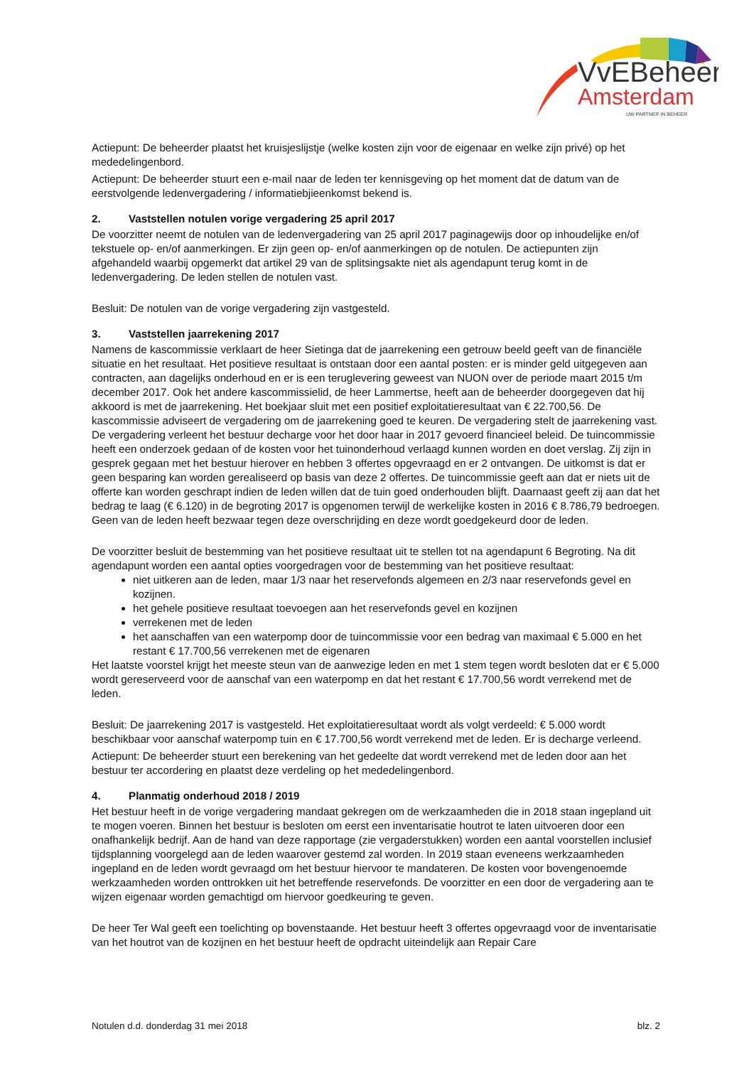VvEBeheer
Amsterdam
UW PARTNER IN BEHEER
Actiepunt: De beheerder plaatst het kruisjeslijstje (welke kosten zijn voor de eigenaar en welke zijn privé) op het mededelingenbord.
Actiepunt: De beheerder stuurt een e-mail naar de leden ter kennisgeving op het moment dat de datum van de eerstvolgende ledenvergadering / informatiebjieenkomst bekend is.
2. Vaststellen notulen vorige vergadering 25 april 2017
De voorzitter neemt de notulen van de ledenvergadering van 25 april 2017 paginagewijs door op inhoudelijke en/of tekstuele op- en/of aanmerkingen. Er zijn geen op- en/of aanmerkingen op de notulen. De actiepunten zijn afgehandeld waarbij opgemerkt dat artikel 29 van de splitsingsakte niet als agendapunt terug komt in de ledenvergadering. De leden stellen de notulen vast.
Besluit: De notulen van de vorige vergadering zijn vastgesteld.
3. Vaststellen jaarrekening 2017
Namens de kascommissie verklaart de heer Sietinga dat de jaarrekening een getrouw beeld geeft van de financiële situatie en het resultaat. Het positieve resultaat is ontstaan door een aantal posten: er is minder geld uitgegeven aan contracten, aan dagelijks onderhoud en er is een teruglevering geweest van NUON over de periode maart 2015 t/m december 2017. Ook het andere kascommissielid, de heer Lammertse, heeft aan de beheerder doorgegeven dat hij akkoord is met de jaarrekening. Het boekjaar sluit met een positief exploitatieresultaat van € 22.700,56. De kascommissie adviseert de vergadering om de jaarrekening goed te keuren. De vergadering stelt de jaarrekening vast. De vergadering verleent het bestuur decharge voor het door haar in 2017 gevoerd financieel beleid. De tuincommissie heeft een onderzoek gedaan of de kosten voor het tuinonderhoud verlaagd kunnen worden en doet verslag. Zij zijn in gesprek gegaan met het bestuur hierover en hebben 3 offertes opgevraagd en er 2 ontvangen. De uitkomst is dat er geen besparing kan worden gerealiseerd op basis van deze 2 offertes. De tuincommissie geeft aan dat er niets uit de offerte kan worden geschrapt indien de leden willen dat de tuin goed onderhouden blijft. Daarnaast geeft zij aan dat het bedrag te laag (€ 6.120) in de begroting 2017 is opgenomen terwijl de werkelijke kosten in 2016 € 8.786,79 bedroegen. Geen van de leden heeft bezwaar tegen deze overschrijding en deze wordt goedgekeurd door de leden.
De voorzitter besluit de bestemming van het positieve resultaat uit te stellen tot na agendapunt 6 Begroting. Na dit agendapunt worden een aantal opties voorgedragen voor de bestemming van het positieve resultaat:
niet uitkeren aan de leden, maar 1/3 naar het reservefonds algemeen en 2/3 naar reservefonds gevel en kozijnen.
het gehele positieve resultaat toevoegen aan het reservefonds gevel en kozijnen
verrekenen met de leden
het aanschaffen van een waterpomp door de tuincommissie voor een bedrag van maximaal € 5.000 en het restant € 17.700,56 verrekenen met de eigenaren
Het laatste voorstel krijgt het meeste steun van de aanwezige leden en met 1 stem tegen wordt besloten dat er € 5.000 wordt gereserveerd voor de aanschaf van een waterpomp en dat het restant € 17.700,56 wordt verrekend met de leden.
Besluit: De jaarrekening 2017 is vastgesteld. Het exploitatieresultaat wordt als volgt verdeeld: € 5.000 wordt beschikbaar voor aanschaf waterpomp tuin en € 17.700,56 wordt verrekend met de leden. Er is decharge verleend.
Actiepunt: De beheerder stuurt een berekening van het gedeelte dat wordt verrekend met de leden door aan het bestuur ter accordering en plaatst deze verdeling op het mededelingenbord.
4. Planmatig onderhoud 2018 / 2019
Het bestuur heeft in de vorige vergadering mandaat gekregen om de werkzaamheden die in 2018 staan ingepland uit te mogen voeren. Binnen het bestuur is besloten om eerst een inventarisatie houtrot te laten uitvoeren door een onafhankelijk bedrijf. Aan de hand van deze rapportage (zie vergaderstukken) worden een aantal voorstellen inclusief tijdsplanning voorgelegd aan de leden waarover gestemd zal worden. In 2019 staan eveneens werkzaamheden ingepland en de leden wordt gevraagd om het bestuur hiervoor te mandateren. De kosten voor bovengenoemde werkzaamheden worden onttrokken uit het betreffende reservefonds. De voorzitter en een door de vergadering aan te wijzen eigenaar worden gemachtigd om hiervoor goedkeuring te geven.
De heer Ter Wal geeft een toelichting op bovenstaande. Het bestuur heeft 3 offertes opgevraagd voor de inventarisatie van het houtrot van de kozijnen en het bestuur heeft de opdracht uiteindelijk aan Repair Care
Notulen d.d. donderdag 31 mei 2018 blz. 2